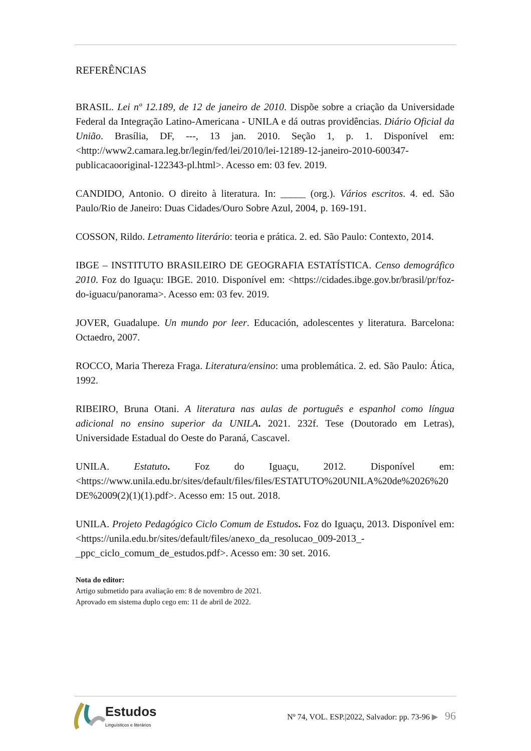REFERÊNCIAS
BRASIL. Lei nº 12.189, de 12 de janeiro de 2010. Dispõe sobre a criação da Universidade Federal da Integração Latino-Americana - UNILA e dá outras providências. Diário Oficial da União. Brasília, DF, ---, 13 jan. 2010. Seção 1, p. 1. Disponível em: <http://www2.camara.leg.br/legin/fed/lei/2010/lei-12189-12-janeiro-2010-600347-publicacaooriginal-122343-pl.html>. Acesso em: 03 fev. 2019.
CANDIDO, Antonio. O direito à literatura. In: _____ (org.). Vários escritos. 4. ed. São Paulo/Rio de Janeiro: Duas Cidades/Ouro Sobre Azul, 2004, p. 169-191.
COSSON, Rildo. Letramento literário: teoria e prática. 2. ed. São Paulo: Contexto, 2014.
IBGE – INSTITUTO BRASILEIRO DE GEOGRAFIA ESTATÍSTICA. Censo demográfico 2010. Foz do Iguaçu: IBGE. 2010. Disponível em: <https://cidades.ibge.gov.br/brasil/pr/foz-do-iguacu/panorama>. Acesso em: 03 fev. 2019.
JOVER, Guadalupe. Un mundo por leer. Educación, adolescentes y literatura. Barcelona: Octaedro, 2007.
ROCCO, Maria Thereza Fraga. Literatura/ensino: uma problemática. 2. ed. São Paulo: Ática, 1992.
RIBEIRO, Bruna Otani. A literatura nas aulas de português e espanhol como língua adicional no ensino superior da UNILA. 2021. 232f. Tese (Doutorado em Letras), Universidade Estadual do Oeste do Paraná, Cascavel.
UNILA. Estatuto. Foz do Iguaçu, 2012. Disponível em: <https://www.unila.edu.br/sites/default/files/files/ESTATUTO%20UNILA%20de%2026%20DE%2009(2)(1)(1).pdf>. Acesso em: 15 out. 2018.
UNILA. Projeto Pedagógico Ciclo Comum de Estudos. Foz do Iguaçu, 2013. Disponível em: <https://unila.edu.br/sites/default/files/anexo_da_resolucao_009-2013_-_ppc_ciclo_comum_de_estudos.pdf>. Acesso em: 30 set. 2016.
Nota do editor:
Artigo submetido para avaliação em: 8 de novembro de 2021.
Aprovado em sistema duplo cego em: 11 de abril de 2022.
Estudos
Linguísticos e literários
Nº 74, VOL. ESP.|2022, Salvador: pp. 73-96 ▶ 96